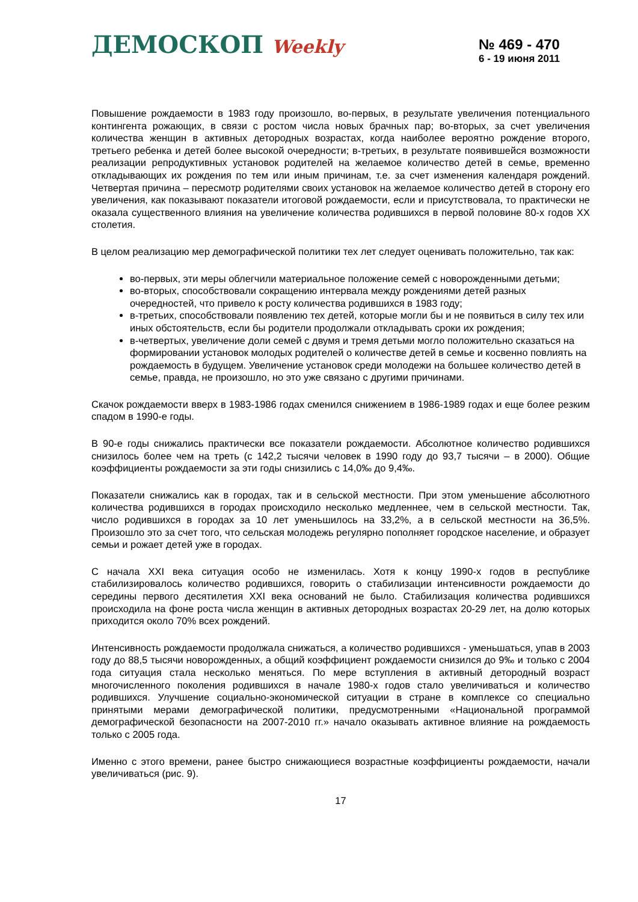ДЕМОСКОП Weekly
№ 469 - 470
6 - 19 июня 2011
Повышение рождаемости в 1983 году произошло, во-первых, в результате увеличения потенциального контингента рожающих, в связи с ростом числа новых брачных пар; во-вторых, за счет увеличения количества женщин в активных детородных возрастах, когда наиболее вероятно рождение второго, третьего ребенка и детей более высокой очередности; в-третьих, в результате появившейся возможности реализации репродуктивных установок родителей на желаемое количество детей в семье, временно откладывающих их рождения по тем или иным причинам, т.е. за счет изменения календаря рождений. Четвертая причина – пересмотр родителями своих установок на желаемое количество детей в сторону его увеличения, как показывают показатели итоговой рождаемости, если и присутствовала, то практически не оказала существенного влияния на увеличение количества родившихся в первой половине 80-х годов XX столетия.
В целом реализацию мер демографической политики тех лет следует оценивать положительно, так как:
во-первых, эти меры облегчили материальное положение семей с новорожденными детьми;
во-вторых, способствовали сокращению интервала между рождениями детей разных очередностей, что привело к росту количества родившихся в 1983 году;
в-третьих, способствовали появлению тех детей, которые могли бы и не появиться в силу тех или иных обстоятельств, если бы родители продолжали откладывать сроки их рождения;
в-четвертых, увеличение доли семей с двумя и тремя детьми могло положительно сказаться на формировании установок молодых родителей о количестве детей в семье и косвенно повлиять на рождаемость в будущем. Увеличение установок среди молодежи на большее количество детей в семье, правда, не произошло, но это уже связано с другими причинами.
Скачок рождаемости вверх в 1983-1986 годах сменился снижением в 1986-1989 годах и еще более резким спадом в 1990-е годы.
В 90-е годы снижались практически все показатели рождаемости. Абсолютное количество родившихся снизилось более чем на треть (с 142,2 тысячи человек в 1990 году до 93,7 тысячи – в 2000). Общие коэффициенты рождаемости за эти годы снизились с 14,0‰ до 9,4‰.
Показатели снижались как в городах, так и в сельской местности. При этом уменьшение абсолютного количества родившихся в городах происходило несколько медленнее, чем в сельской местности. Так, число родившихся в городах за 10 лет уменьшилось на 33,2%, а в сельской местности на 36,5%. Произошло это за счет того, что сельская молодежь регулярно пополняет городское население, и образует семьи и рожает детей уже в городах.
С начала XXI века ситуация особо не изменилась. Хотя к концу 1990-х годов в республике стабилизировалось количество родившихся, говорить о стабилизации интенсивности рождаемости до середины первого десятилетия XXI века оснований не было. Стабилизация количества родившихся происходила на фоне роста числа женщин в активных детородных возрастах 20-29 лет, на долю которых приходится около 70% всех рождений.
Интенсивность рождаемости продолжала снижаться, а количество родившихся - уменьшаться, упав в 2003 году до 88,5 тысячи новорожденных, а общий коэффициент рождаемости снизился до 9‰ и только с 2004 года ситуация стала несколько меняться. По мере вступления в активный детородный возраст многочисленного поколения родившихся в начале 1980-х годов стало увеличиваться и количество родившихся. Улучшение социально-экономической ситуации в стране в комплексе со специально принятыми мерами демографической политики, предусмотренными «Национальной программой демографической безопасности на 2007-2010 гг.» начало оказывать активное влияние на рождаемость только с 2005 года.
Именно с этого времени, ранее быстро снижающиеся возрастные коэффициенты рождаемости, начали увеличиваться (рис. 9).
17